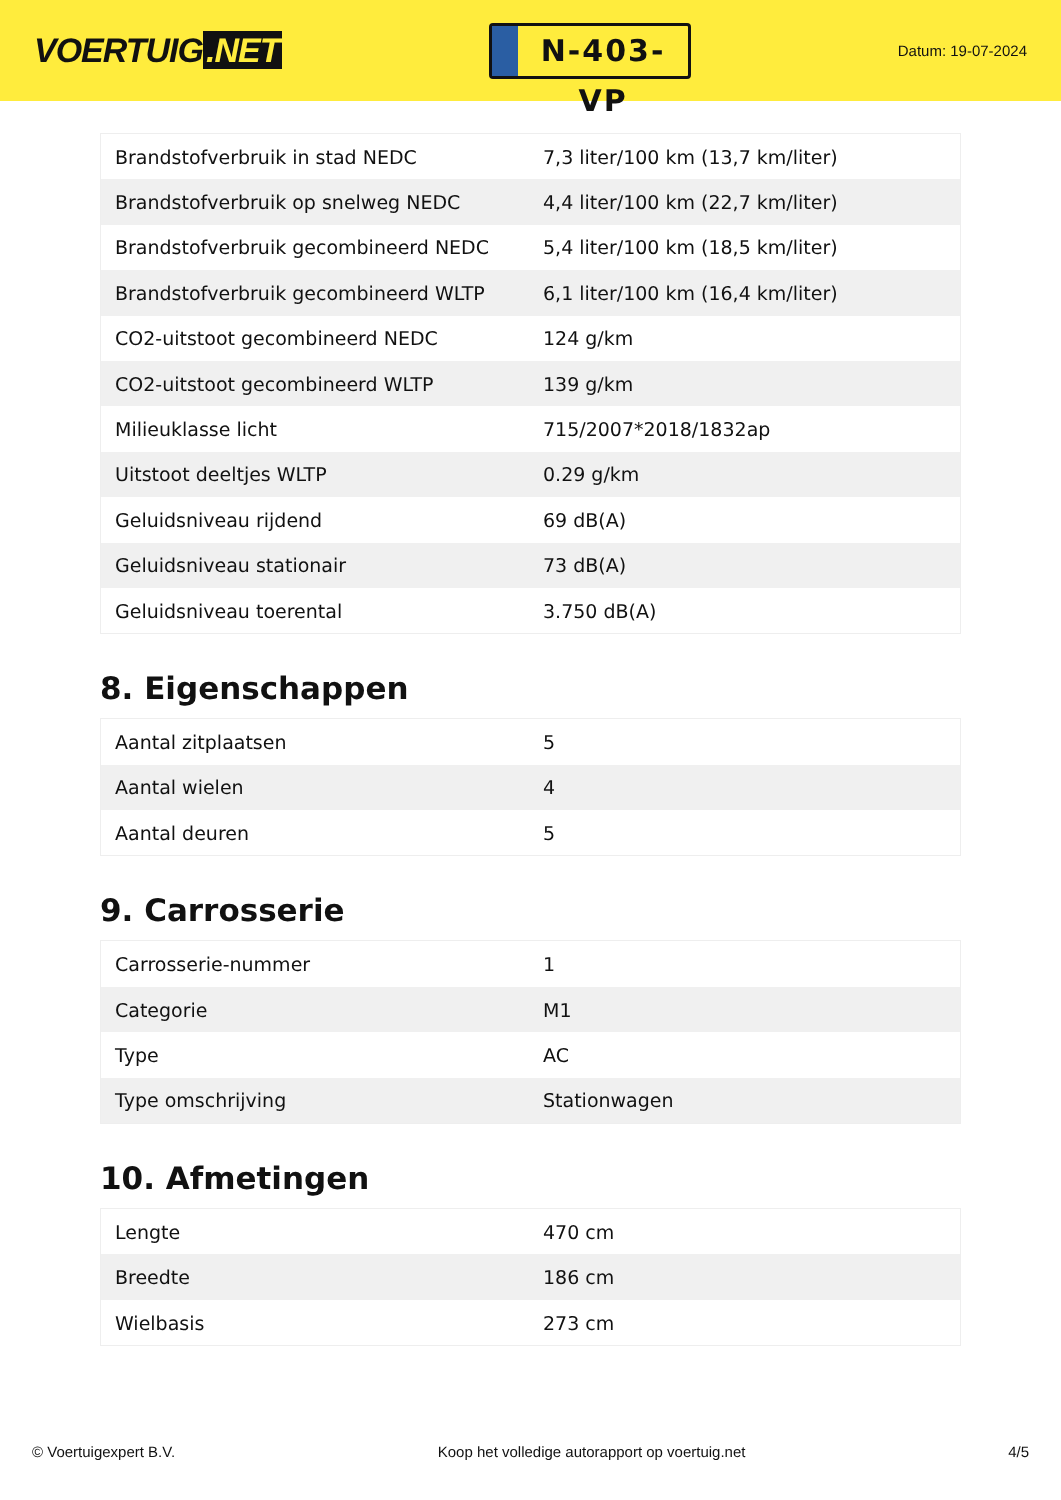VOERTUIG.NET
N-403-VP
Datum: 19-07-2024
| Brandstofverbruik in stad NEDC | 7,3 liter/100 km (13,7 km/liter) |
| Brandstofverbruik op snelweg NEDC | 4,4 liter/100 km (22,7 km/liter) |
| Brandstofverbruik gecombineerd NEDC | 5,4 liter/100 km (18,5 km/liter) |
| Brandstofverbruik gecombineerd WLTP | 6,1 liter/100 km (16,4 km/liter) |
| CO2-uitstoot gecombineerd NEDC | 124 g/km |
| CO2-uitstoot gecombineerd WLTP | 139 g/km |
| Milieuklasse licht | 715/2007*2018/1832ap |
| Uitstoot deeltjes WLTP | 0.29 g/km |
| Geluidsniveau rijdend | 69 dB(A) |
| Geluidsniveau stationair | 73 dB(A) |
| Geluidsniveau toerental | 3.750 dB(A) |
8. Eigenschappen
| Aantal zitplaatsen | 5 |
| Aantal wielen | 4 |
| Aantal deuren | 5 |
9. Carrosserie
| Carrosserie-nummer | 1 |
| Categorie | M1 |
| Type | AC |
| Type omschrijving | Stationwagen |
10. Afmetingen
| Lengte | 470 cm |
| Breedte | 186 cm |
| Wielbasis | 273 cm |
© Voertuigexpert B.V. Koop het volledige autorapport op voertuig.net 4/5